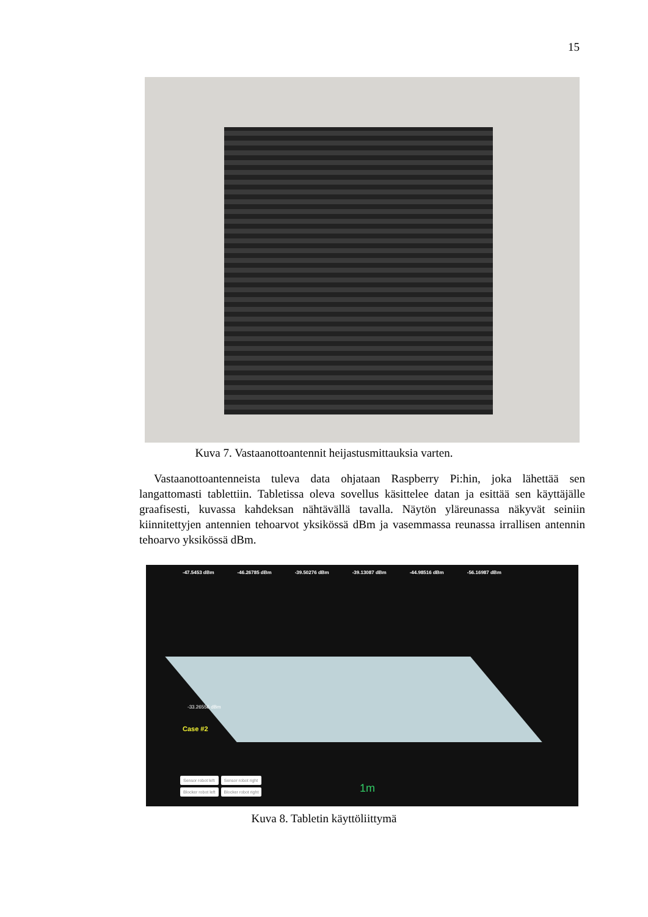15
Kuva 7. Vastaanottoantennit heijastusmittauksia varten.
Vastaanottoantenneista tuleva data ohjataan Raspberry Pi:hin, joka lähettää sen langattomasti tablettiin. Tabletissa oleva sovellus käsittelee datan ja esittää sen käyttäjälle graafisesti, kuvassa kahdeksan nähtävällä tavalla. Näytön yläreunassa näkyvät seiniin kiinnitettyjen antennien tehoarvot yksikössä dBm ja vasemmassa reunassa irrallisen antennin tehoarvo yksikössä dBm.
-47.5453 dBm -46.26785 dBm -39.50276 dBm -39.13087 dBm -44.98516 dBm -56.16987 dBm
-33.26556 dBm
Case #2
Sensor robot left Sensor robot right Blocker robot left Blocker robot right
1m
Kuva 8. Tabletin käyttöliittymä